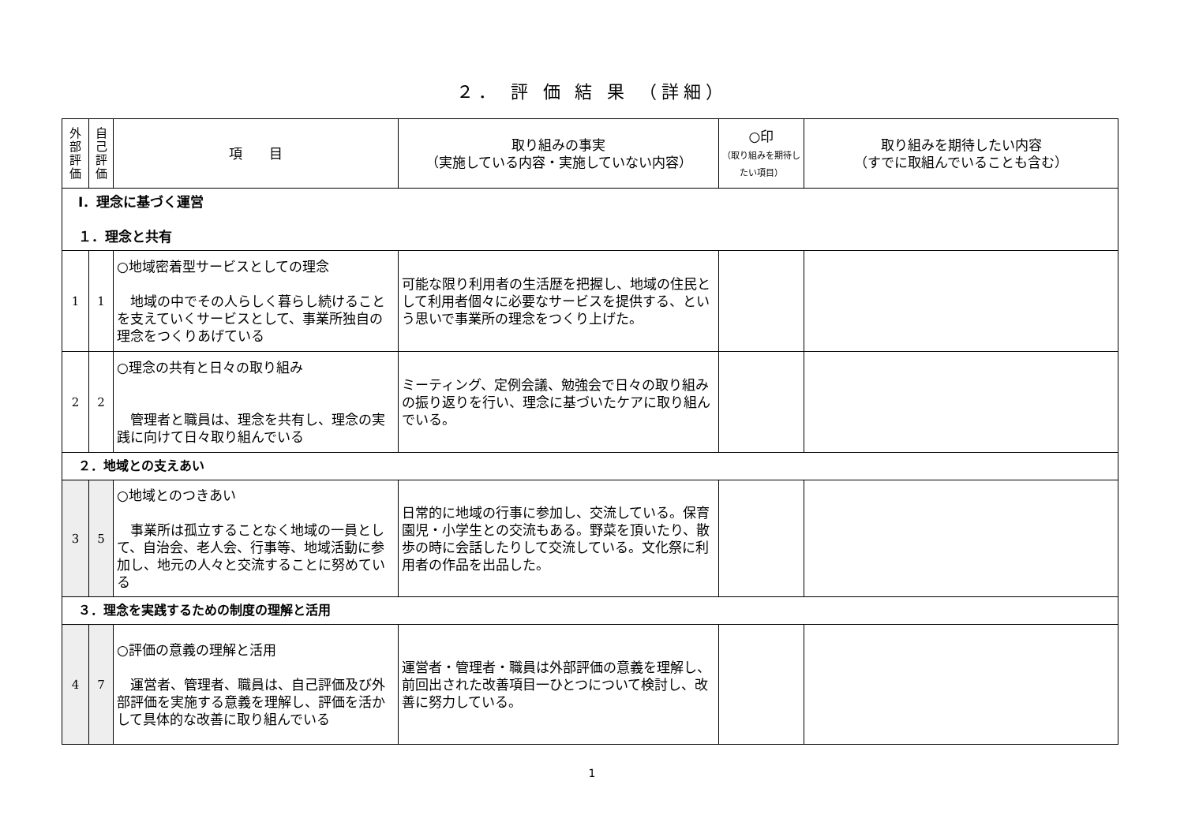２． 評 価 結 果 （詳細）
| 外 部 評 価 | 自 己 評 価 | 項 目 | 取り組みの事実 （実施している内容・実施していない内容） | ○印 （取り組みを期待したい項目） | 取り組みを期待したい内容 （すでに取組んでいることも含む） |
| --- | --- | --- | --- | --- | --- |
| Ⅰ．理念に基づく運営 １．理念と共有 | | | | | |
| 1 | 1 | ○地域密着型サービスとしての理念 地域の中でその人らしく暮らし続けることを支えていくサービスとして、事業所独自の理念をつくりあげている | 可能な限り利用者の生活歴を把握し、地域の住民として利用者個々に必要なサービスを提供する、という思いで事業所の理念をつくり上げた。 | | |
| 2 | 2 | ○理念の共有と日々の取り組み 管理者と職員は、理念を共有し、理念の実践に向けて日々取り組んでいる | ミーティング、定例会議、勉強会で日々の取り組みの振り返りを行い、理念に基づいたケアに取り組んでいる。 | | |
| ２．地域との支えあい | | | | | |
| 3 | 5 | ○地域とのつきあい 事業所は孤立することなく地域の一員として、自治会、老人会、行事等、地域活動に参加し、地元の人々と交流することに努めている | 日常的に地域の行事に参加し、交流している。保育園児・小学生との交流もある。野菜を頂いたり、散歩の時に会話したりして交流している。文化祭に利用者の作品を出品した。 | | |
| ３．理念を実践するための制度の理解と活用 | | | | | |
| 4 | 7 | ○評価の意義の理解と活用 運営者、管理者、職員は、自己評価及び外部評価を実施する意義を理解し、評価を活かして具体的な改善に取り組んでいる | 運営者・管理者・職員は外部評価の意義を理解し、前回出された改善項目一ひとつについて検討し、改善に努力している。 | | |
1